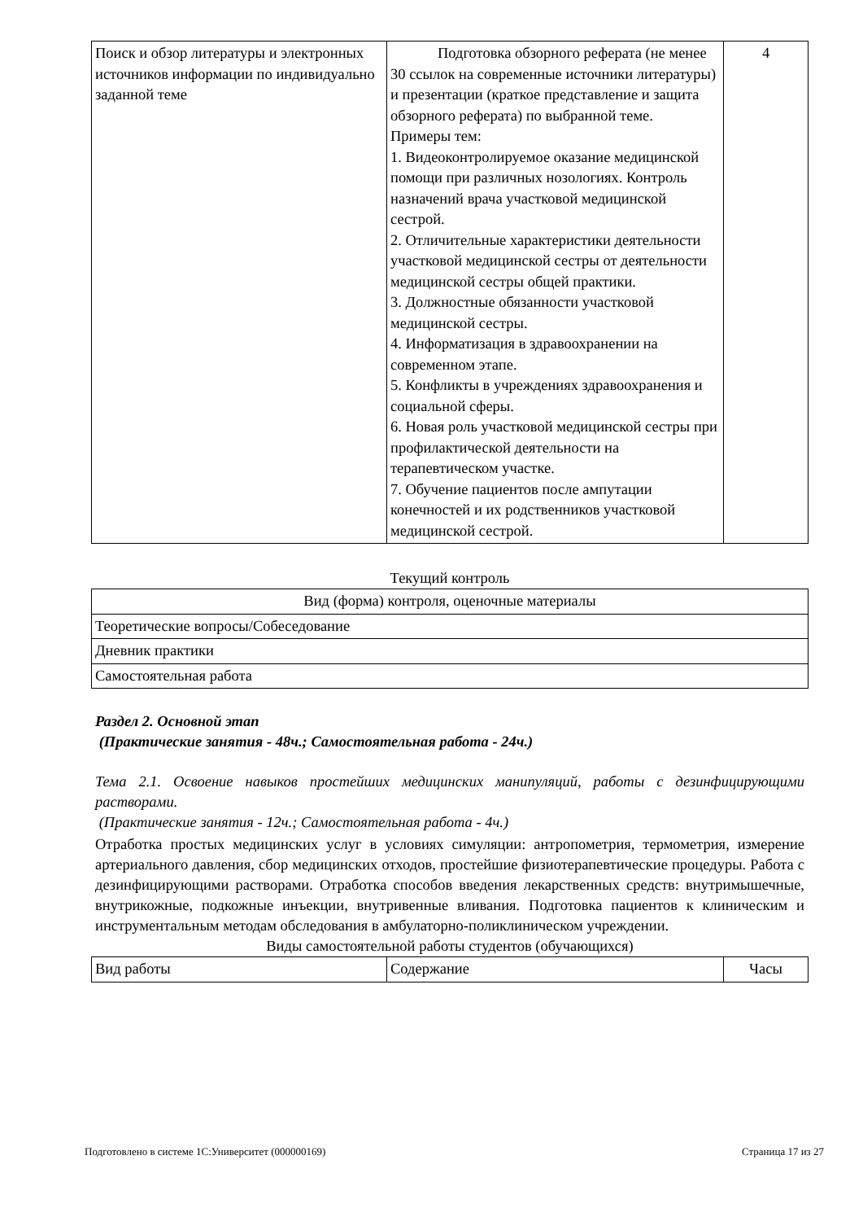| Поиск и обзор литературы и электронных источников информации по индивидуально заданной теме | Подготовка обзорного реферата (не менее 30 ссылок на современные источники литературы) и презентации (краткое представление и защита обзорного реферата) по выбранной теме. Примеры тем: 1. Видеоконтролируемое оказание медицинской помощи при различных нозологиях. Контроль назначений врача участковой медицинской сестрой. 2. Отличительные характеристики деятельности участковой медицинской сестры от деятельности медицинской сестры общей практики. 3. Должностные обязанности участковой медицинской сестры. 4. Информатизация в здравоохранении на современном этапе. 5. Конфликты в учреждениях здравоохранения и социальной сферы. 6. Новая роль участковой медицинской сестры при профилактической деятельности на терапевтическом участке. 7. Обучение пациентов после ампутации конечностей и их родственников участковой медицинской сестрой. | 4 |
Текущий контроль
| Вид (форма) контроля, оценочные материалы |
| --- |
| Теоретические вопросы/Собеседование |
| Дневник практики |
| Самостоятельная работа |
Раздел 2. Основной этап
(Практические занятия - 48ч.; Самостоятельная работа - 24ч.)
Тема 2.1. Освоение навыков простейших медицинских манипуляций, работы с дезинфицирующими растворами.
(Практические занятия - 12ч.; Самостоятельная работа - 4ч.)
Отработка простых медицинских услуг в условиях симуляции: антропометрия, термометрия, измерение артериального давления, сбор медицинских отходов, простейшие физиотерапевтические процедуры. Работа с дезинфицирующими растворами. Отработка способов введения лекарственных средств: внутримышечные, внутрикожные, подкожные инъекции, внутривенные вливания. Подготовка пациентов к клиническим и инструментальным методам обследования в амбулаторно-поликлиническом учреждении.
Виды самостоятельной работы студентов (обучающихся)
| Вид работы | Содержание | Часы |
Подготовлено в системе 1С:Университет (000000169) Страница 17 из 27